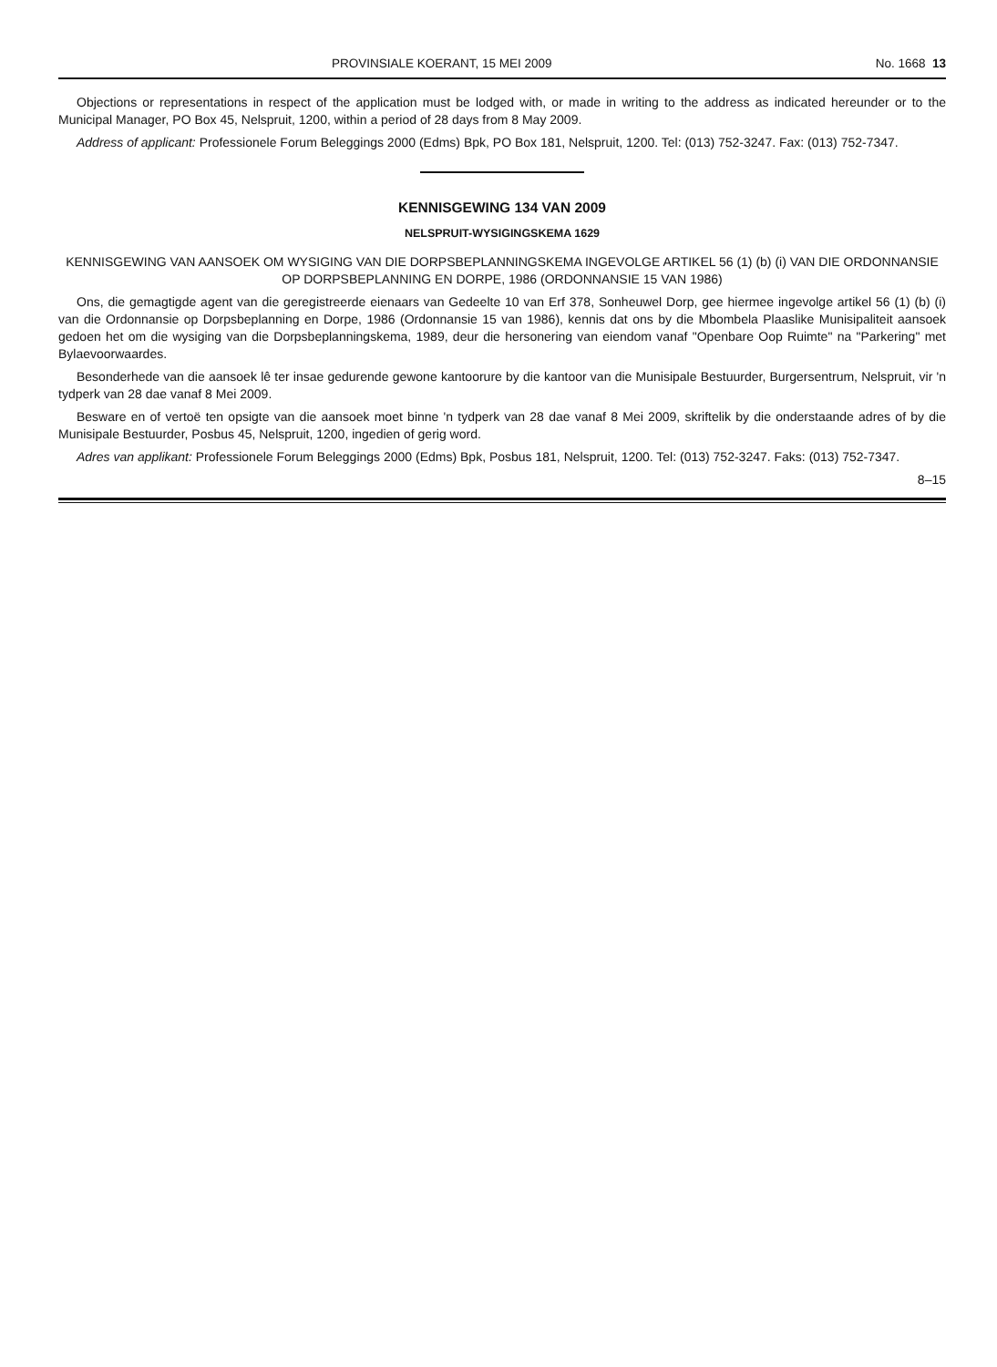PROVINSIALE KOERANT, 15 MEI 2009 No. 1668 13
Objections or representations in respect of the application must be lodged with, or made in writing to the address as indicated hereunder or to the Municipal Manager, PO Box 45, Nelspruit, 1200, within a period of 28 days from 8 May 2009.
Address of applicant: Professionele Forum Beleggings 2000 (Edms) Bpk, PO Box 181, Nelspruit, 1200. Tel: (013) 752-3247. Fax: (013) 752-7347.
KENNISGEWING 134 VAN 2009
NELSPRUIT-WYSIGINGSKEMA 1629
KENNISGEWING VAN AANSOEK OM WYSIGING VAN DIE DORPSBEPLANNINGSKEMA INGEVOLGE ARTIKEL 56 (1) (b) (i) VAN DIE ORDONNANSIE OP DORPSBEPLANNING EN DORPE, 1986 (ORDONNANSIE 15 VAN 1986)
Ons, die gemagtigde agent van die geregistreerde eienaars van Gedeelte 10 van Erf 378, Sonheuwel Dorp, gee hiermee ingevolge artikel 56 (1) (b) (i) van die Ordonnansie op Dorpsbeplanning en Dorpe, 1986 (Ordonnansie 15 van 1986), kennis dat ons by die Mbombela Plaaslike Munisipaliteit aansoek gedoen het om die wysiging van die Dorpsbeplanningskema, 1989, deur die hersonering van eiendom vanaf "Openbare Oop Ruimte" na "Parkering" met Bylaevoorwaardes.
Besonderhede van die aansoek lê ter insae gedurende gewone kantoorure by die kantoor van die Munisipale Bestuurder, Burgersentrum, Nelspruit, vir 'n tydperk van 28 dae vanaf 8 Mei 2009.
Besware en of vertoë ten opsigte van die aansoek moet binne 'n tydperk van 28 dae vanaf 8 Mei 2009, skriftelik by die onderstaande adres of by die Munisipale Bestuurder, Posbus 45, Nelspruit, 1200, ingedien of gerig word.
Adres van applikant: Professionele Forum Beleggings 2000 (Edms) Bpk, Posbus 181, Nelspruit, 1200. Tel: (013) 752-3247. Faks: (013) 752-7347.
8–15